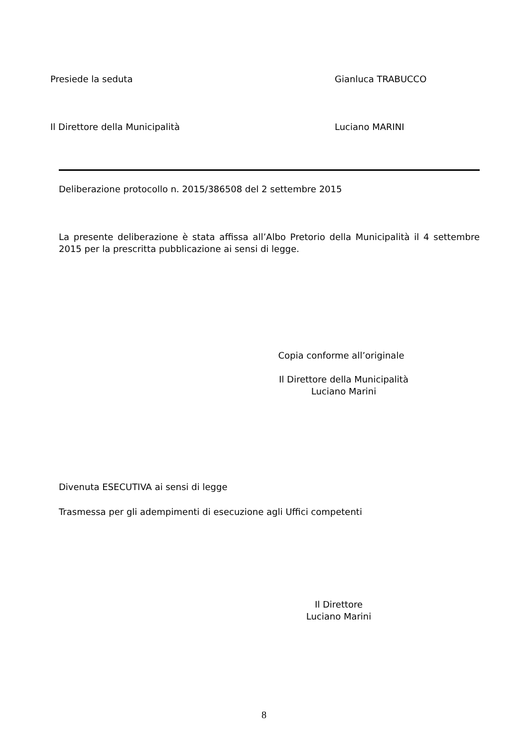Presiede la seduta Gianluca TRABUCCO
Il Direttore della Municipalità Luciano MARINI
Deliberazione protocollo n. 2015/386508 del 2 settembre 2015
La presente deliberazione è stata affissa all’Albo Pretorio della Municipalità il 4 settembre 2015 per la prescritta pubblicazione ai sensi di legge.
Copia conforme all’originale
Il Direttore della Municipalità
Luciano Marini
Divenuta ESECUTIVA ai sensi di legge
Trasmessa per gli adempimenti di esecuzione agli Uffici competenti
Il Direttore
Luciano Marini
8